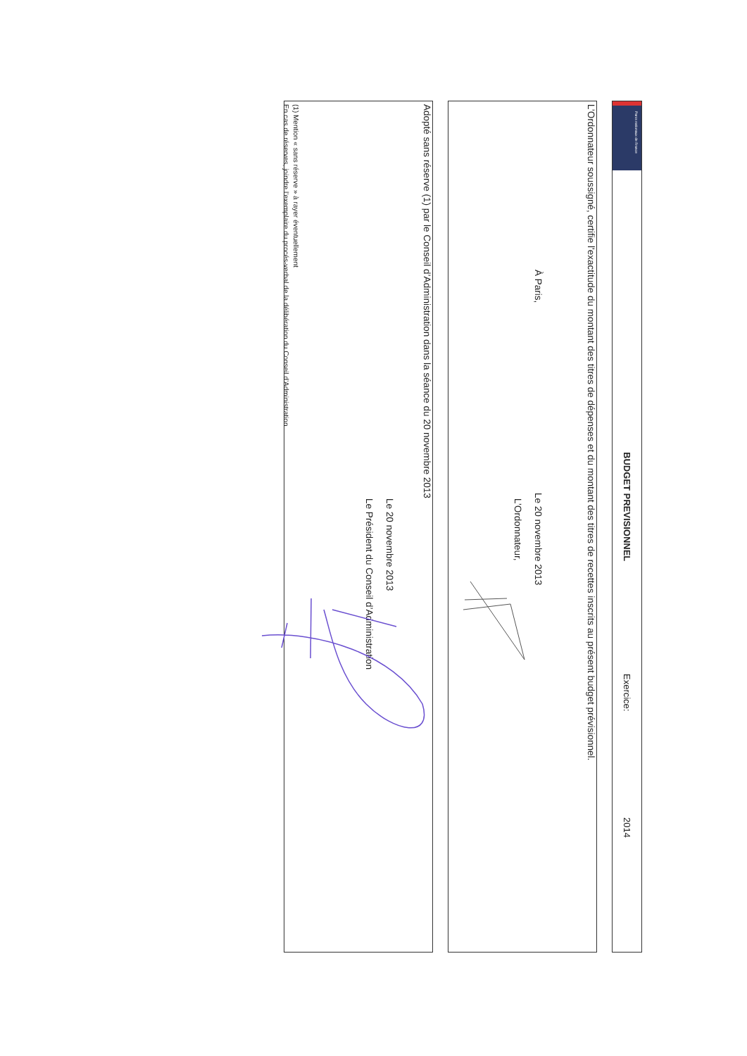Parcs nationaux de France
BUDGET PREVISIONNEL Exercice: 2014
L’Ordonnateur soussigné, certifie l'exactitude du montant des titres de dépenses et du montant des titres de recettes inscrits au présent budget prévisionnel.
À Paris, Le 20 novembre 2013
L’Ordonnateur,
Adopté sans réserve (1) par le Conseil d’Administration dans la séance du 20 novembre 2013
Le 20 novembre 2013
Le Président du Conseil d’Administration
(1) Mention « sans réserve » à rayer éventuellement
En cas de réserves, joindre l’exemplaire du procés-verbal de la délibération du Conseil d’Administration